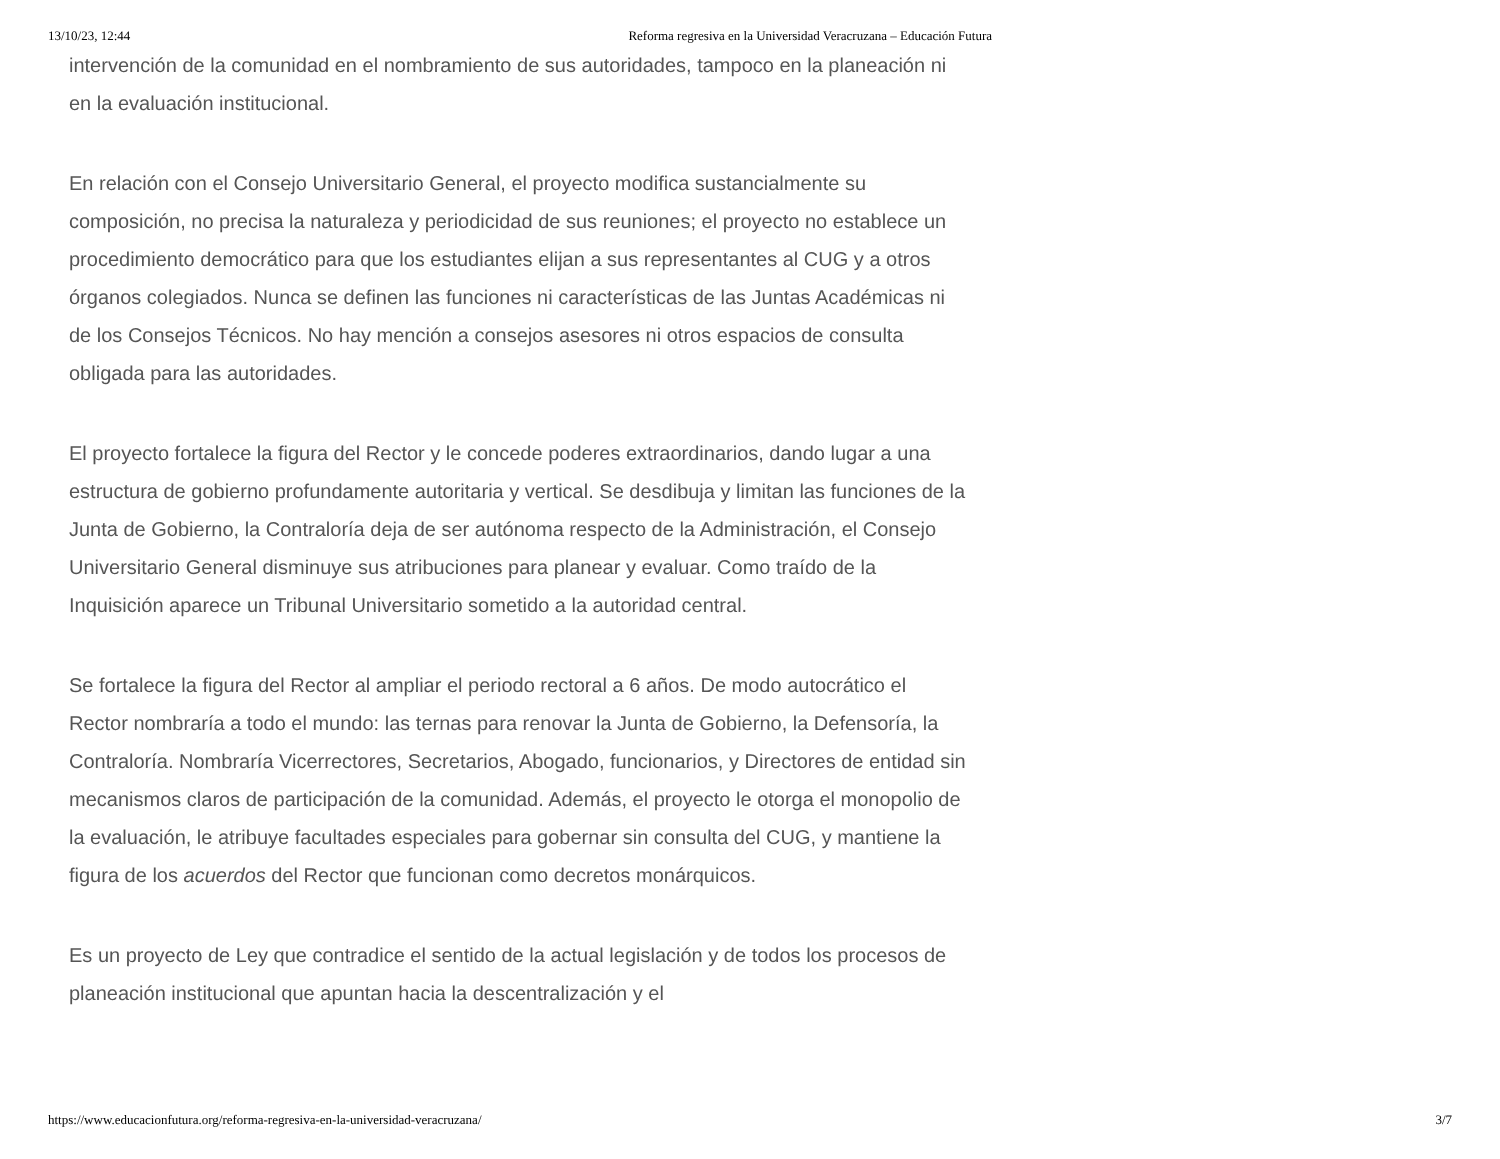13/10/23, 12:44 Reforma regresiva en la Universidad Veracruzana – Educación Futura
intervención de la comunidad en el nombramiento de sus autoridades, tampoco en la planeación ni en la evaluación institucional.
En relación con el Consejo Universitario General, el proyecto modifica sustancialmente su composición, no precisa la naturaleza y periodicidad de sus reuniones; el proyecto no establece un procedimiento democrático para que los estudiantes elijan a sus representantes al CUG y a otros órganos colegiados. Nunca se definen las funciones ni características de las Juntas Académicas ni de los Consejos Técnicos. No hay mención a consejos asesores ni otros espacios de consulta obligada para las autoridades.
El proyecto fortalece la figura del Rector y le concede poderes extraordinarios, dando lugar a una estructura de gobierno profundamente autoritaria y vertical. Se desdibuja y limitan las funciones de la Junta de Gobierno, la Contraloría deja de ser autónoma respecto de la Administración, el Consejo Universitario General disminuye sus atribuciones para planear y evaluar. Como traído de la Inquisición aparece un Tribunal Universitario sometido a la autoridad central.
Se fortalece la figura del Rector al ampliar el periodo rectoral a 6 años. De modo autocrático el Rector nombraría a todo el mundo: las ternas para renovar la Junta de Gobierno, la Defensoría, la Contraloría. Nombraría Vicerrectores, Secretarios, Abogado, funcionarios, y Directores de entidad sin mecanismos claros de participación de la comunidad. Además, el proyecto le otorga el monopolio de la evaluación, le atribuye facultades especiales para gobernar sin consulta del CUG, y mantiene la figura de los acuerdos del Rector que funcionan como decretos monárquicos.
Es un proyecto de Ley que contradice el sentido de la actual legislación y de todos los procesos de planeación institucional que apuntan hacia la descentralización y el
https://www.educacionfutura.org/reforma-regresiva-en-la-universidad-veracruzana/ 3/7